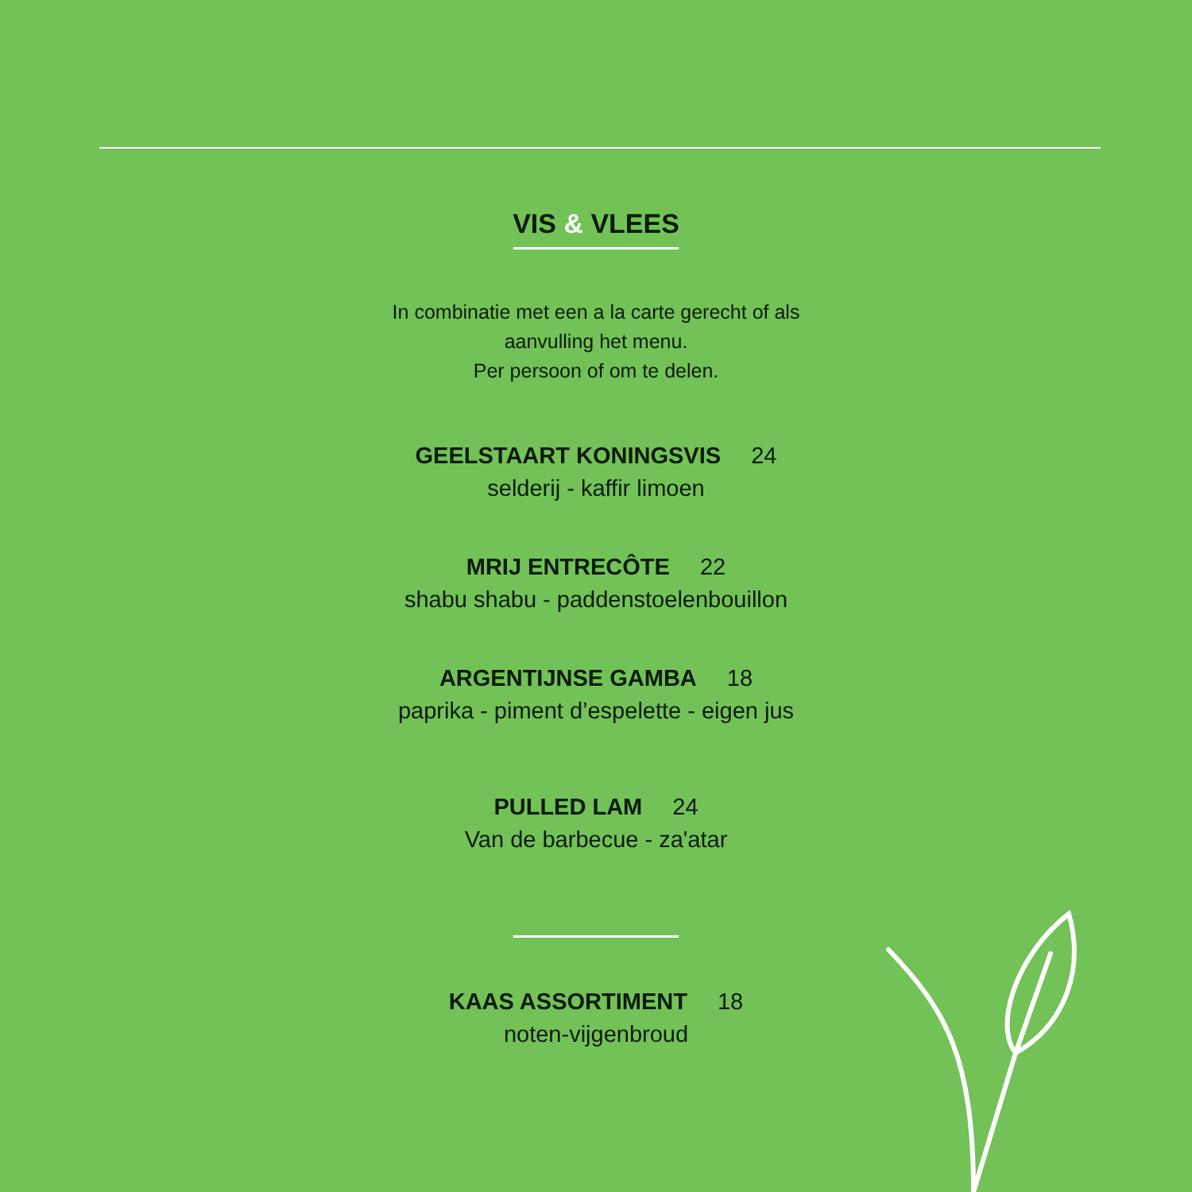VIS & VLEES
In combinatie met een a la carte gerecht of als
aanvulling het menu.
Per persoon of om te delen.
GEELSTAART KONINGSVIS 24
selderij - kaffir limoen
MRIJ ENTRECÔTE 22
shabu shabu - paddenstoelenbouillon
ARGENTIJNSE GAMBA 18
paprika - piment d’espelette - eigen jus
PULLED LAM 24
Van de barbecue - za'atar
KAAS ASSORTIMENT 18
noten-vijgenbroud